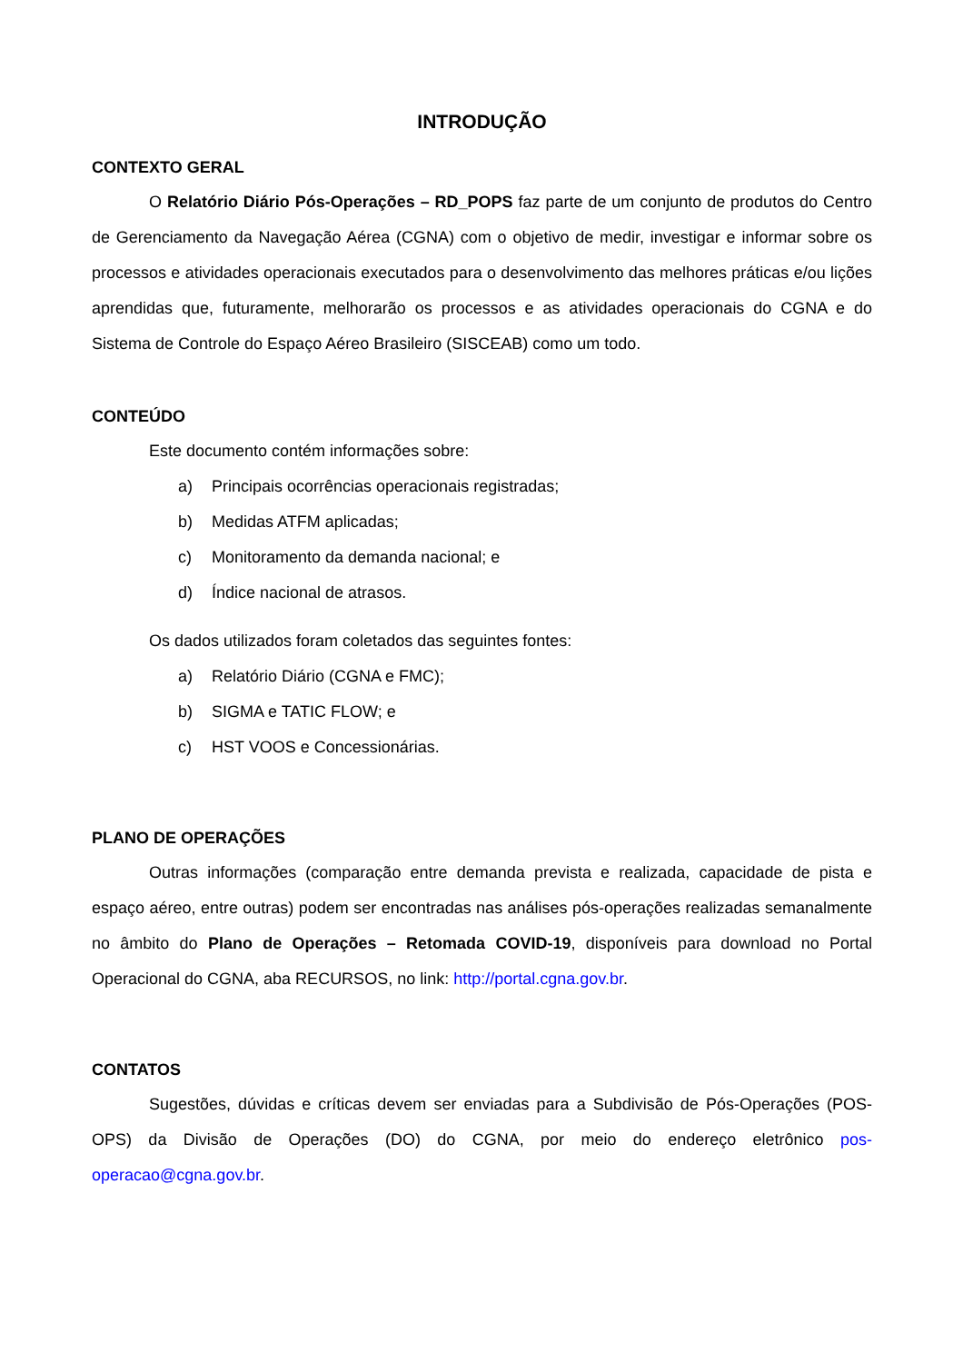INTRODUÇÃO
CONTEXTO GERAL
O Relatório Diário Pós-Operações – RD_POPS faz parte de um conjunto de produtos do Centro de Gerenciamento da Navegação Aérea (CGNA) com o objetivo de medir, investigar e informar sobre os processos e atividades operacionais executados para o desenvolvimento das melhores práticas e/ou lições aprendidas que, futuramente, melhorarão os processos e as atividades operacionais do CGNA e do Sistema de Controle do Espaço Aéreo Brasileiro (SISCEAB) como um todo.
CONTEÚDO
Este documento contém informações sobre:
a) Principais ocorrências operacionais registradas;
b) Medidas ATFM aplicadas;
c) Monitoramento da demanda nacional; e
d) Índice nacional de atrasos.
Os dados utilizados foram coletados das seguintes fontes:
a) Relatório Diário (CGNA e FMC);
b) SIGMA e TATIC FLOW; e
c) HST VOOS e Concessionárias.
PLANO DE OPERAÇÕES
Outras informações (comparação entre demanda prevista e realizada, capacidade de pista e espaço aéreo, entre outras) podem ser encontradas nas análises pós-operações realizadas semanalmente no âmbito do Plano de Operações – Retomada COVID-19, disponíveis para download no Portal Operacional do CGNA, aba RECURSOS, no link: http://portal.cgna.gov.br.
CONTATOS
Sugestões, dúvidas e críticas devem ser enviadas para a Subdivisão de Pós-Operações (POS-OPS) da Divisão de Operações (DO) do CGNA, por meio do endereço eletrônico pos-operacao@cgna.gov.br.